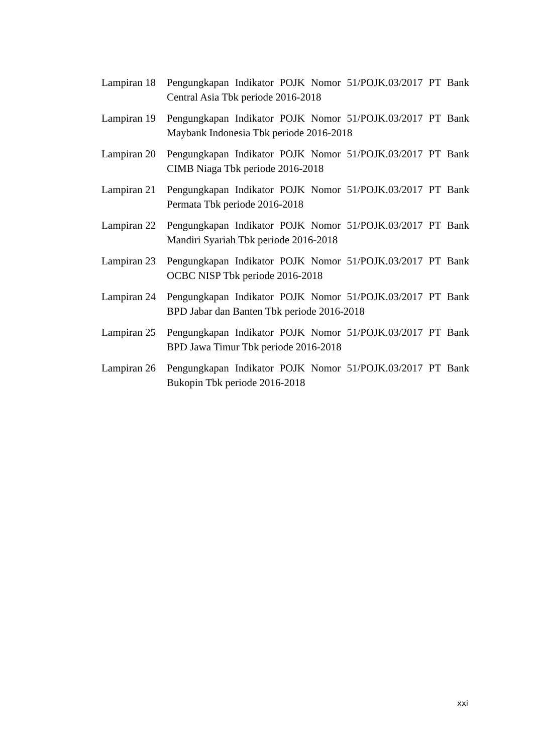Lampiran 18
Pengungkapan Indikator POJK Nomor 51/POJK.03/2017 PT Bank Central Asia Tbk periode 2016-2018
Lampiran 19
Pengungkapan Indikator POJK Nomor 51/POJK.03/2017 PT Bank Maybank Indonesia Tbk periode 2016-2018
Lampiran 20
Pengungkapan Indikator POJK Nomor 51/POJK.03/2017 PT Bank CIMB Niaga Tbk periode 2016-2018
Lampiran 21
Pengungkapan Indikator POJK Nomor 51/POJK.03/2017 PT Bank Permata Tbk periode 2016-2018
Lampiran 22
Pengungkapan Indikator POJK Nomor 51/POJK.03/2017 PT Bank Mandiri Syariah Tbk periode 2016-2018
Lampiran 23
Pengungkapan Indikator POJK Nomor 51/POJK.03/2017 PT Bank OCBC NISP Tbk periode 2016-2018
Lampiran 24
Pengungkapan Indikator POJK Nomor 51/POJK.03/2017 PT Bank BPD Jabar dan Banten Tbk periode 2016-2018
Lampiran 25
Pengungkapan Indikator POJK Nomor 51/POJK.03/2017 PT Bank BPD Jawa Timur Tbk periode 2016-2018
Lampiran 26
Pengungkapan Indikator POJK Nomor 51/POJK.03/2017 PT Bank Bukopin Tbk periode 2016-2018
xxi